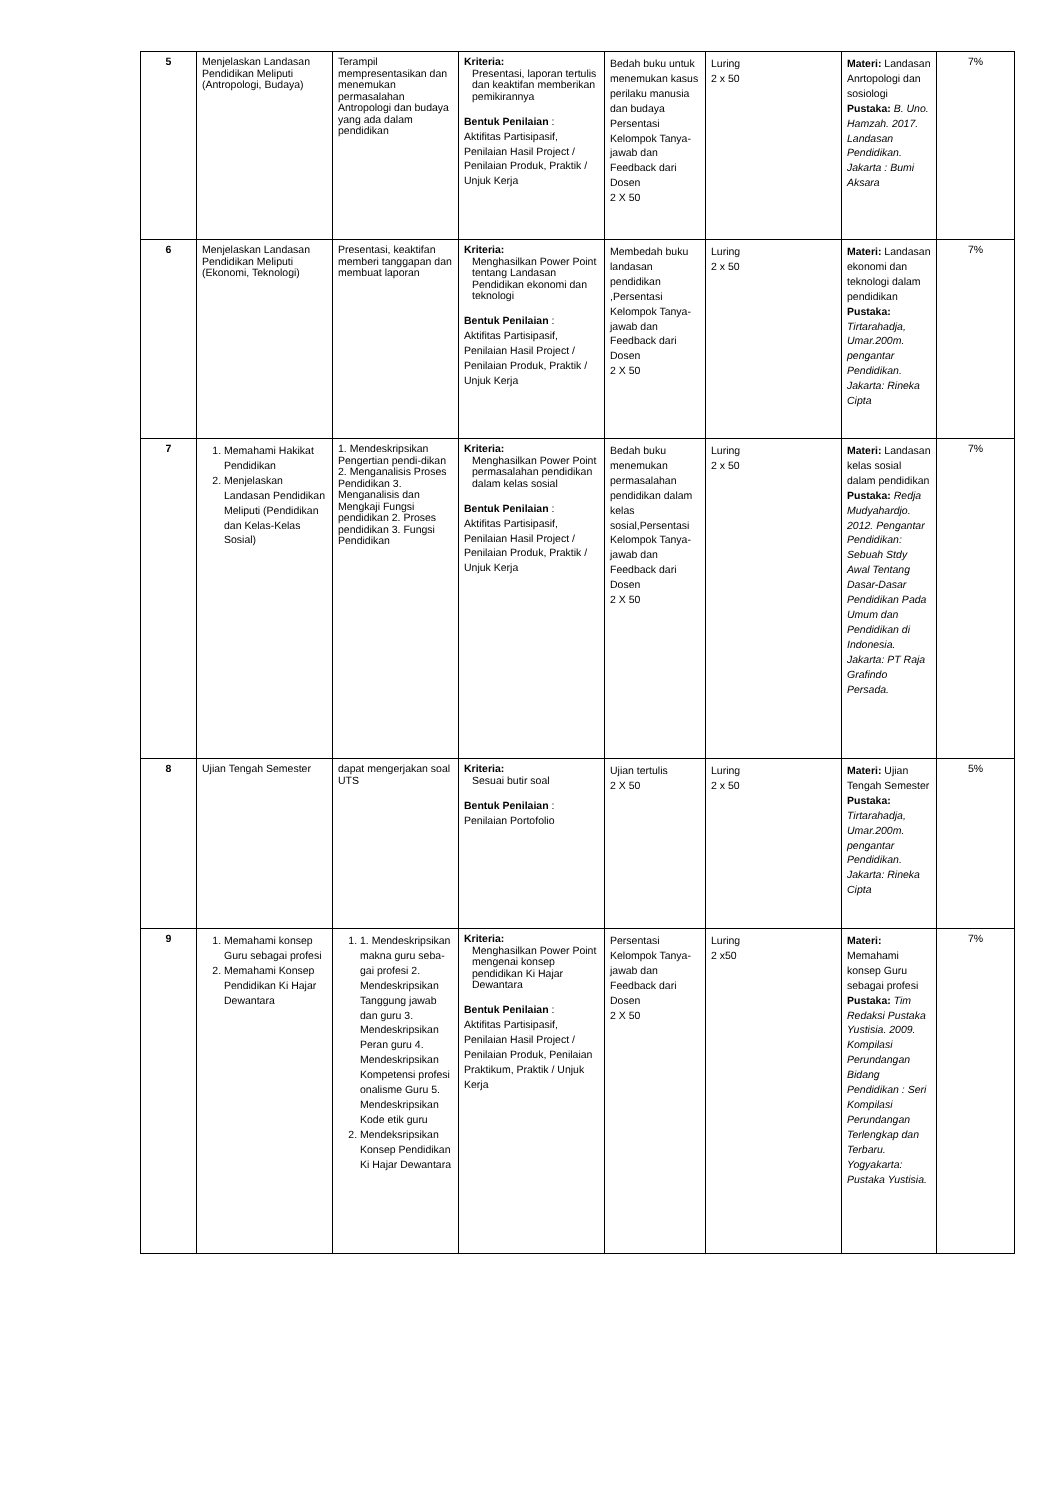| 5 | Menjelaskan Landasan Pendidikan Meliputi (Antropologi, Budaya) | Terampil mempresentasikan dan menemukan permasalahan Antropologi dan budaya yang ada dalam pendidikan | Kriteria: Presentasi, laporan tertulis dan keaktifan memberikan pemikirannya Bentuk Penilaian : Aktifitas Partisipasif, Penilaian Hasil Project / Penilaian Produk, Praktik / Unjuk Kerja | Bedah buku untuk menemukan kasus perilaku manusia dan budaya Persentasi Kelompok Tanya-jawab dan Feedback dari Dosen 2 X 50 | Luring 2 x 50 | Materi: Landasan Anrtopologi dan sosiologi Pustaka: B. Uno. Hamzah. 2017. Landasan Pendidikan. Jakarta : Bumi Aksara | 7% |
| 6 | Menjelaskan Landasan Pendidikan Meliputi (Ekonomi, Teknologi) | Presentasi, keaktifan memberi tanggapan dan membuat laporan | Kriteria: Menghasilkan Power Point tentang Landasan Pendidikan ekonomi dan teknologi Bentuk Penilaian : Aktifitas Partisipasif, Penilaian Hasil Project / Penilaian Produk, Praktik / Unjuk Kerja | Membedah buku landasan pendidikan ,Persentasi Kelompok Tanya-jawab dan Feedback dari Dosen 2 X 50 | Luring 2 x 50 | Materi: Landasan ekonomi dan teknologi dalam pendidikan Pustaka: Tirtarahadja, Umar.200m. pengantar Pendidikan. Jakarta: Rineka Cipta | 7% |
| 7 | 1. Memahami Hakikat Pendidikan 2. Menjelaskan Landasan Pendidikan Meliputi (Pendidikan dan Kelas-Kelas Sosial) | 1. Mendeskripsikan Pengertian pendi-dikan 2. Menganalisis Proses Pendidikan 3. Menganalisis dan Mengkaji Fungsi pendidikan 2. Proses pendidikan 3. Fungsi Pendidikan | Kriteria: Menghasilkan Power Point permasalahan pendidikan dalam kelas sosial Bentuk Penilaian : Aktifitas Partisipasif, Penilaian Hasil Project / Penilaian Produk, Praktik / Unjuk Kerja | Bedah buku menemukan permasalahan pendidikan dalam kelas sosial,Persentasi Kelompok Tanya-jawab dan Feedback dari Dosen 2 X 50 | Luring 2 x 50 | Materi: Landasan kelas sosial dalam pendidikan Pustaka: Redja Mudyahardjo. 2012. Pengantar Pendidikan: Sebuah Stdy Awal Tentang Dasar-Dasar Pendidikan Pada Umum dan Pendidikan di Indonesia. Jakarta: PT Raja Grafindo Persada. | 7% |
| 8 | Ujian Tengah Semester | dapat mengerjakan soal UTS | Kriteria: Sesuai butir soal Bentuk Penilaian : Penilaian Portofolio | Ujian tertulis 2 X 50 | Luring 2 x 50 | Materi: Ujian Tengah Semester Pustaka: Tirtarahadja, Umar.200m. pengantar Pendidikan. Jakarta: Rineka Cipta | 5% |
| 9 | 1. Memahami konsep Guru sebagai profesi 2. Memahami Konsep Pendidikan Ki Hajar Dewantara | 1. 1. Mendeskripsikan makna guru seba-gai profesi 2. Mendeskripsikan Tanggung jawab dan guru 3. Mendeskripsikan Peran guru 4. Mendeskripsikan Kompetensi profesi onalisme Guru 5. Mendeskripsikan Kode etik guru 2. Mendeksripsikan Konsep Pendidikan Ki Hajar Dewantara | Kriteria: Menghasilkan Power Point mengenai konsep pendidikan Ki Hajar Dewantara Bentuk Penilaian : Aktifitas Partisipasif, Penilaian Hasil Project / Penilaian Produk, Penilaian Praktikum, Praktik / Unjuk Kerja | Persentasi Kelompok Tanya-jawab dan Feedback dari Dosen 2 X 50 | Luring 2 x50 | Materi: Memahami konsep Guru sebagai profesi Pustaka: Tim Redaksi Pustaka Yustisia. 2009. Kompilasi Perundangan Bidang Pendidikan : Seri Kompilasi Perundangan Terlengkap dan Terbaru. Yogyakarta: Pustaka Yustisia. | 7% |